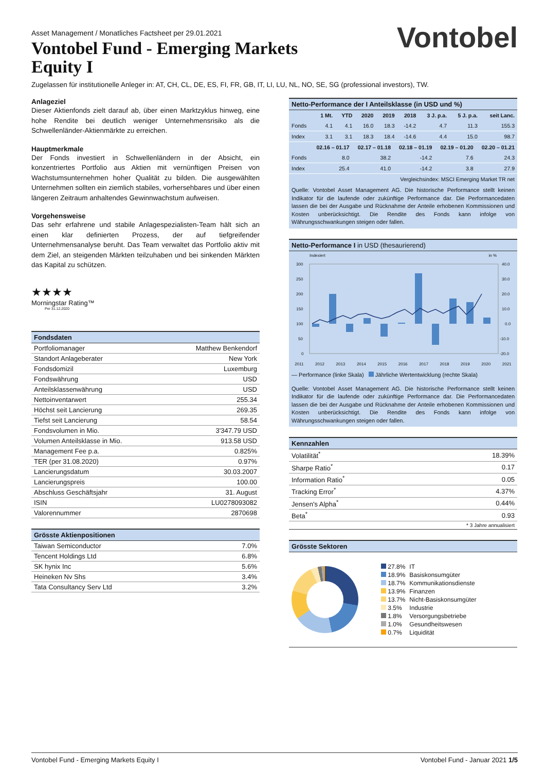Vontobel
Asset Management / Monatliches Factsheet per 29.01.2021
Vontobel Fund - Emerging Markets Equity I
Zugelassen für institutionelle Anleger in: AT, CH, CL, DE, ES, FI, FR, GB, IT, LI, LU, NL, NO, SE, SG (professional investors), TW.
Anlageziel
Dieser Aktienfonds zielt darauf ab, über einen Marktzyklus hinweg, eine hohe Rendite bei deutlich weniger Unternehmensrisiko als die Schwellenländer-Aktienmärkte zu erreichen.
Hauptmerkmale
Der Fonds investiert in Schwellenländern in der Absicht, ein konzentriertes Portfolio aus Aktien mit vernünftigen Preisen von Wachstumsunternehmen hoher Qualität zu bilden. Die ausgewählten Unternehmen sollten ein ziemlich stabiles, vorhersehbares und über einen längeren Zeitraum anhaltendes Gewinnwachstum aufweisen.
Vorgehensweise
Das sehr erfahrene und stabile Anlagespezialisten-Team hält sich an einen klar definierten Prozess, der auf tiefgreifender Unternehmensanalyse beruht. Das Team verwaltet das Portfolio aktiv mit dem Ziel, an steigenden Märkten teilzuhaben und bei sinkenden Märkten das Kapital zu schützen.
★★★★
Morningstar Rating™
Per 31.12.2020
Fondsdaten
| Portfoliomanager | Matthew Benkendorf |
| Standort Anlageberater | New York |
| Fondsdomizil | Luxemburg |
| Fondswährung | USD |
| Anteilsklassenwährung | USD |
| Nettoinventarwert | 255.34 |
| Höchst seit Lancierung | 269.35 |
| Tiefst seit Lancierung | 58.54 |
| Fondsvolumen in Mio. | 3'347.79 USD |
| Volumen Anteilsklasse in Mio. | 913.58 USD |
| Management Fee p.a. | 0.825% |
| TER (per 31.08.2020) | 0.97% |
| Lancierungsdatum | 30.03.2007 |
| Lancierungspreis | 100.00 |
| Abschluss Geschäftsjahr | 31. August |
| ISIN | LU0278093082 |
| Valorennummer | 2870698 |
Grösste Aktienpositionen
| Taiwan Semiconductor | 7.0% |
| Tencent Holdings Ltd | 6.8% |
| SK hynix Inc | 5.6% |
| Heineken Nv Shs | 3.4% |
| Tata Consultancy Serv Ltd | 3.2% |
Netto-Performance der I Anteilsklasse (in USD und %)
| | 1 Mt. | YTD | 2020 | 2019 | 2018 | 3 J. p.a. | 5 J. p.a. | seit Lanc. |
| --- | --- | --- | --- | --- | --- | --- | --- | --- |
| Fonds | 4.1 | 4.1 | 16.0 | 18.3 | -14.2 | 4.7 | 11.3 | 155.3 |
| Index | 3.1 | 3.1 | 18.3 | 18.4 | -14.6 | 4.4 | 15.0 | 98.7 |
| | 02.16 – 01.17 | 02.17 – 01.18 | 02.18 – 01.19 | 02.19 – 01.20 | 02.20 – 01.21 |
| --- | --- | --- | --- | --- | --- |
| Fonds | 8.0 | 38.2 | -14.2 | 7.6 | 24.3 |
| Index | 25.4 | 41.0 | -14.2 | 3.8 | 27.9 |
| Vergleichsindex: MSCI Emerging Market TR net | | | | | |
Quelle: Vontobel Asset Management AG. Die historische Performance stellt keinen Indikator für die laufende oder zukünftige Performance dar. Die Performancedaten lassen die bei der Ausgabe und Rücknahme der Anteile erhobenen Kommissionen und Kosten unberücksichtigt. Die Rendite des Fonds kann infolge von Währungsschwankungen steigen oder fallen.
Netto-Performance I in USD (thesaurierend)
Indexiert in %
300
250
200
150
100
50
0
40.0
30.0
20.0
10.0
0.0
-10.0
-20.0
2011 2012 2013 2014 2015 2016 2017 2018 2019 2020 2021
— Performance (linke Skala) Jährliche Wertentwicklung (rechte Skala)
Quelle: Vontobel Asset Management AG. Die historische Performance stellt keinen Indikator für die laufende oder zukünftige Performance dar. Die Performancedaten lassen die bei der Ausgabe und Rücknahme der Anteile erhobenen Kommissionen und Kosten unberücksichtigt. Die Rendite des Fonds kann infolge von Währungsschwankungen steigen oder fallen.
Kennzahlen
| Volatilität<sup>*</sup> | 18.39% |
| Sharpe Ratio<sup>*</sup> | 0.17 |
| Information Ratio<sup>*</sup> | 0.05 |
| Tracking Error<sup>*</sup> | 4.37% |
| Jensen's Alpha<sup>*</sup> | 0.44% |
| Beta<sup>*</sup> | 0.93 |
| * 3 Jahre annualisiert | |
Grösste Sektoren
| 27.8% | IT |
| 18.9% | Basiskonsumgüter |
| 18.7% | Kommunikationsdienste |
| 13.9% | Finanzen |
| 13.7% | Nicht-Basiskonsumgüter |
| 3.5% | Industrie |
| 1.8% | Versorgungsbetriebe |
| 1.0% | Gesundheitswesen |
| 0.7% | Liquidität |
Vontobel Fund - Emerging Markets Equity I Vontobel Fund - Januar 2021 1/5